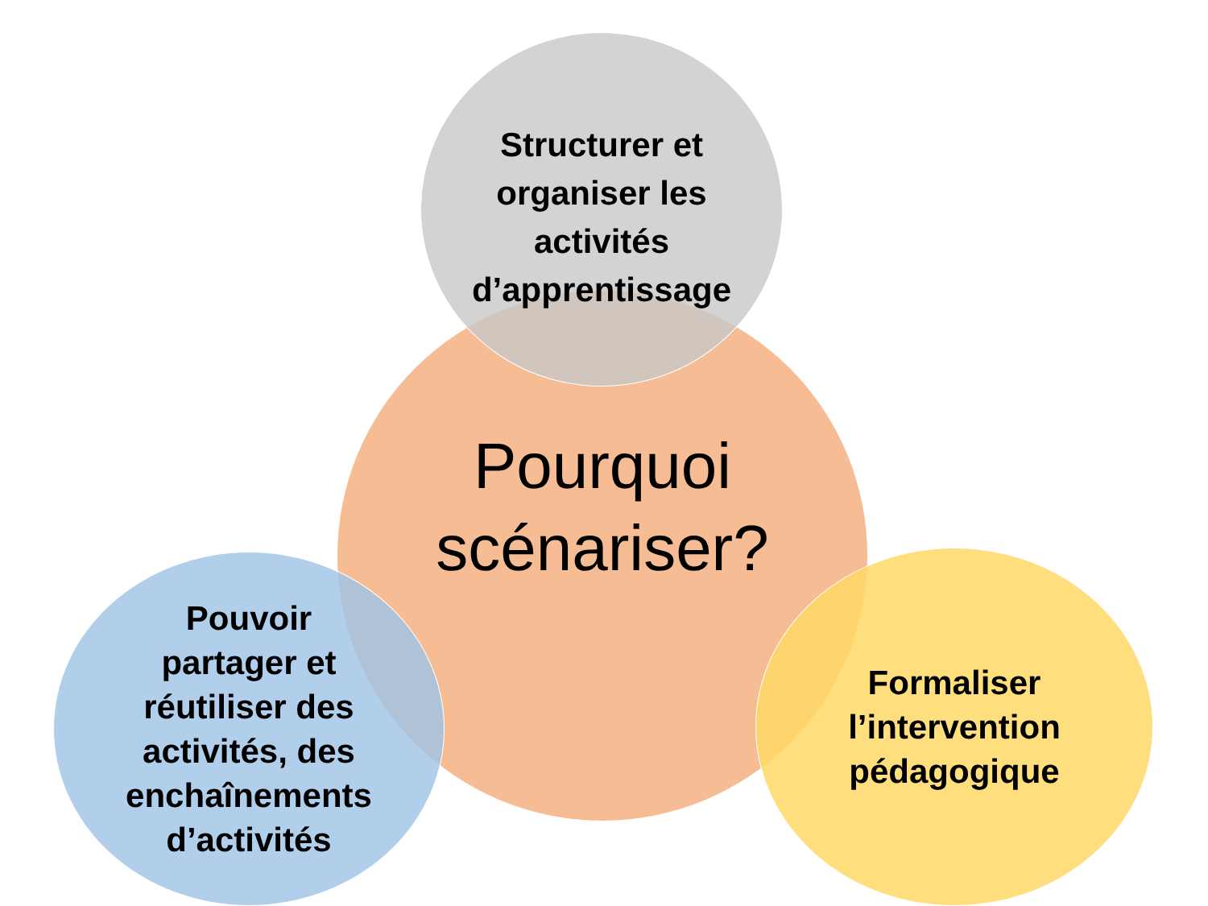Pourquoi
scénariser?
Structurer et
organiser les
activités
d’apprentissage
Pouvoir
partager et
réutiliser des
activités, des
enchaînements
d’activités
Formaliser
l’intervention
pédagogique